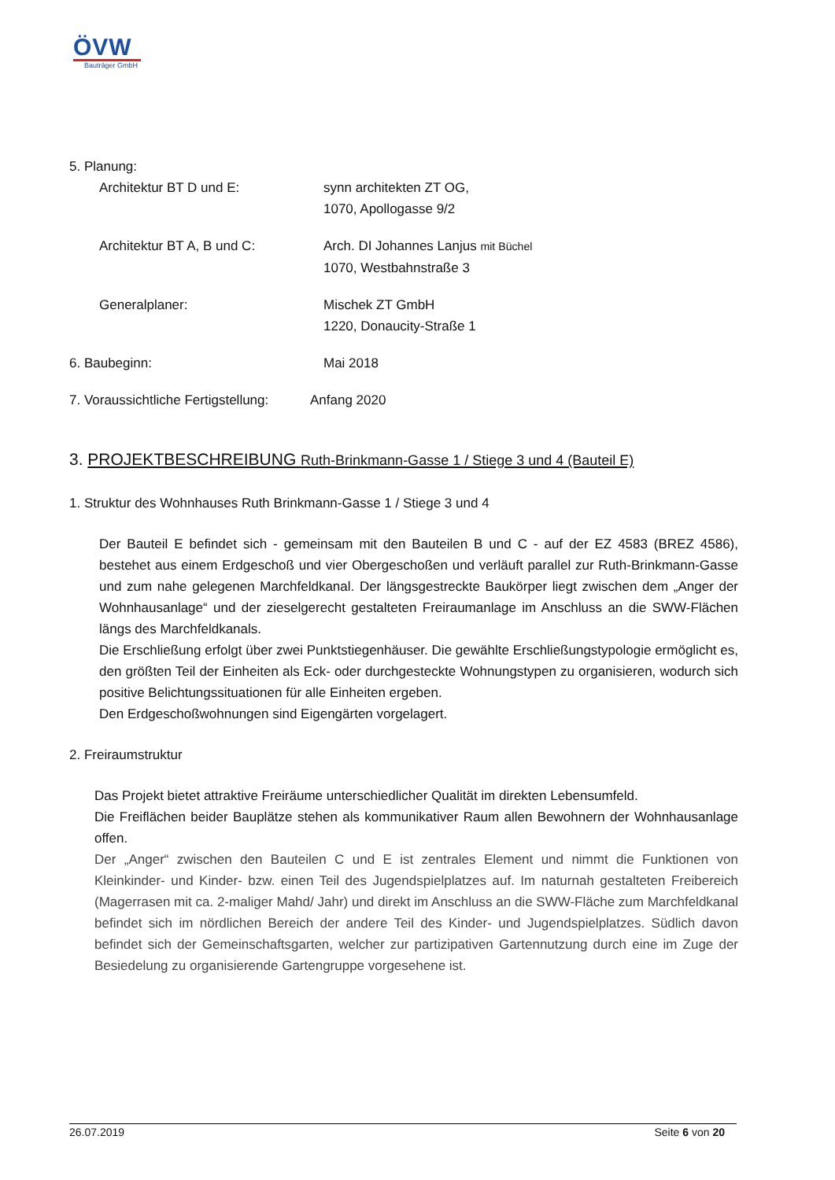ÖVW
Bauträger GmbH
5. Planung:
Architektur BT D und E: synn architekten ZT OG,
1070, Apollogasse 9/2
Architektur BT A, B und C: Arch. DI Johannes Lanjus mit Büchel
1070, Westbahnstraße 3
Generalplaner: Mischek ZT GmbH
1220, Donaucity-Straße 1
6. Baubeginn: Mai 2018
7. Voraussichtliche Fertigstellung:
Anfang 2020
3. PROJEKTBESCHREIBUNG Ruth-Brinkmann-Gasse 1 / Stiege 3 und 4 (Bauteil E)
1. Struktur des Wohnhauses Ruth Brinkmann-Gasse 1 / Stiege 3 und 4
Der Bauteil E befindet sich - gemeinsam mit den Bauteilen B und C - auf der EZ 4583 (BREZ 4586), bestehet aus einem Erdgeschoß und vier Obergeschoßen und verläuft parallel zur Ruth-Brinkmann-Gasse und zum nahe gelegenen Marchfeldkanal. Der längsgestreckte Baukörper liegt zwischen dem „Anger der Wohnhausanlage“ und der zieselgerecht gestalteten Freiraumanlage im Anschluss an die SWW-Flächen längs des Marchfeldkanals.
Die Erschließung erfolgt über zwei Punktstiegenhäuser. Die gewählte Erschließungstypologie ermöglicht es, den größten Teil der Einheiten als Eck- oder durchgesteckte Wohnungstypen zu organisieren, wodurch sich positive Belichtungssituationen für alle Einheiten ergeben.
Den Erdgeschoßwohnungen sind Eigengärten vorgelagert.
2. Freiraumstruktur
Das Projekt bietet attraktive Freiräume unterschiedlicher Qualität im direkten Lebensumfeld.
Die Freiflächen beider Bauplätze stehen als kommunikativer Raum allen Bewohnern der Wohnhausanlage offen.
Der „Anger“ zwischen den Bauteilen C und E ist zentrales Element und nimmt die Funktionen von Kleinkinder- und Kinder- bzw. einen Teil des Jugendspielplatzes auf. Im naturnah gestalteten Freibereich (Magerrasen mit ca. 2-maliger Mahd/ Jahr) und direkt im Anschluss an die SWW-Fläche zum Marchfeldkanal befindet sich im nördlichen Bereich der andere Teil des Kinder- und Jugendspielplatzes. Südlich davon befindet sich der Gemeinschaftsgarten, welcher zur partizipativen Gartennutzung durch eine im Zuge der Besiedelung zu organisierende Gartengruppe vorgesehene ist.
26.07.2019 Seite 6 von 20